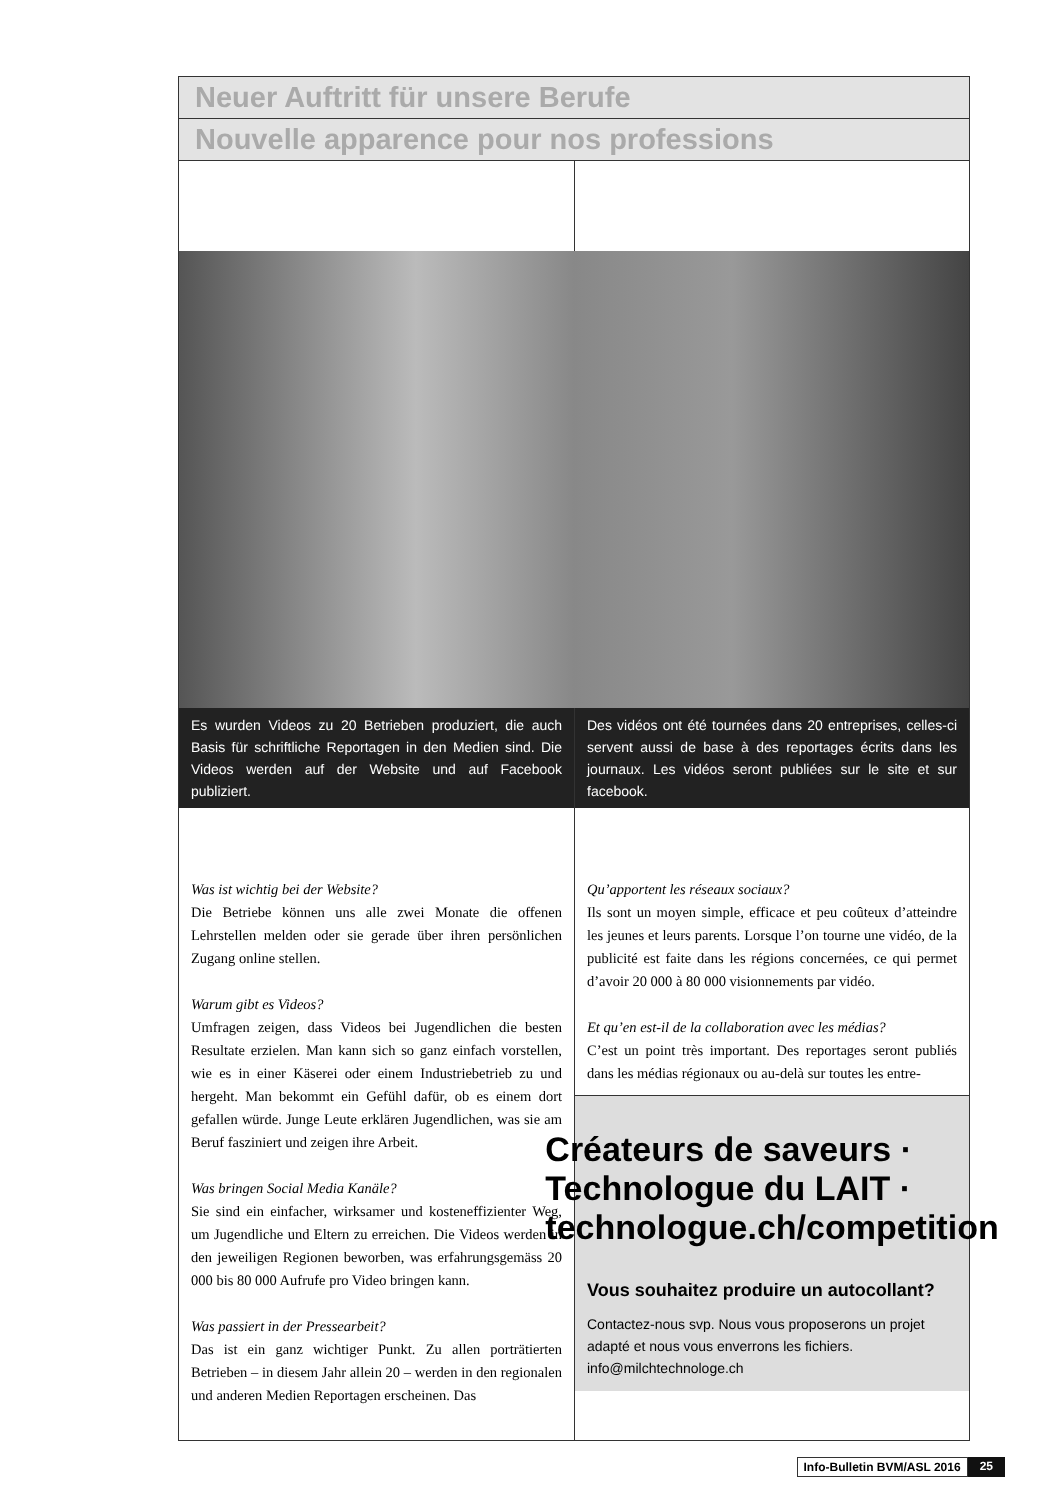Neuer Auftritt für unsere Berufe
Nouvelle apparence pour nos professions
Es wurden Videos zu 20 Betrieben produziert, die auch Basis für schriftliche Reportagen in den Medien sind. Die Videos werden auf der Website und auf Facebook publiziert.
Des vidéos ont été tournées dans 20 entreprises, celles-ci servent aussi de base à des reportages écrits dans les journaux. Les vidéos seront publiées sur le site et sur facebook.
Was ist wichtig bei der Website?
Die Betriebe können uns alle zwei Monate die offenen Lehrstellen melden oder sie gerade über ihren persönlichen Zugang online stellen.
Warum gibt es Videos?
Umfragen zeigen, dass Videos bei Jugendlichen die besten Resultate erzielen. Man kann sich so ganz einfach vorstellen, wie es in einer Käserei oder einem Industriebetrieb zu und hergeht. Man bekommt ein Gefühl dafür, ob es einem dort gefallen würde. Junge Leute erklären Jugendlichen, was sie am Beruf fasziniert und zeigen ihre Arbeit.
Was bringen Social Media Kanäle?
Sie sind ein einfacher, wirksamer und kosteneffizienter Weg, um Jugendliche und Eltern zu erreichen. Die Videos werden in den jeweiligen Regionen beworben, was erfahrungsgemäss 20 000 bis 80 000 Aufrufe pro Video bringen kann.
Was passiert in der Pressearbeit?
Das ist ein ganz wichtiger Punkt. Zu allen porträtierten Betrieben – in diesem Jahr allein 20 – werden in den regionalen und anderen Medien Reportagen erscheinen. Das
Qu’apportent les réseaux sociaux?
Ils sont un moyen simple, efficace et peu coûteux d’atteindre les jeunes et leurs parents. Lorsque l’on tourne une vidéo, de la publicité est faite dans les régions concernées, ce qui permet d’avoir 20 000 à 80 000 visionnements par vidéo.
Et qu’en est-il de la collaboration avec les médias?
C’est un point très important. Des reportages seront publiés dans les médias régionaux ou au-delà sur toutes les entre-
Créateurs de saveurs · Technologue du LAIT · technologue.ch/competition
Vous souhaitez produire un autocollant?
Contactez-nous svp. Nous vous proposerons un projet adapté et nous vous enverrons les fichiers.
info@milchtechnologe.ch
Info-Bulletin BVM/ASL 2016 25